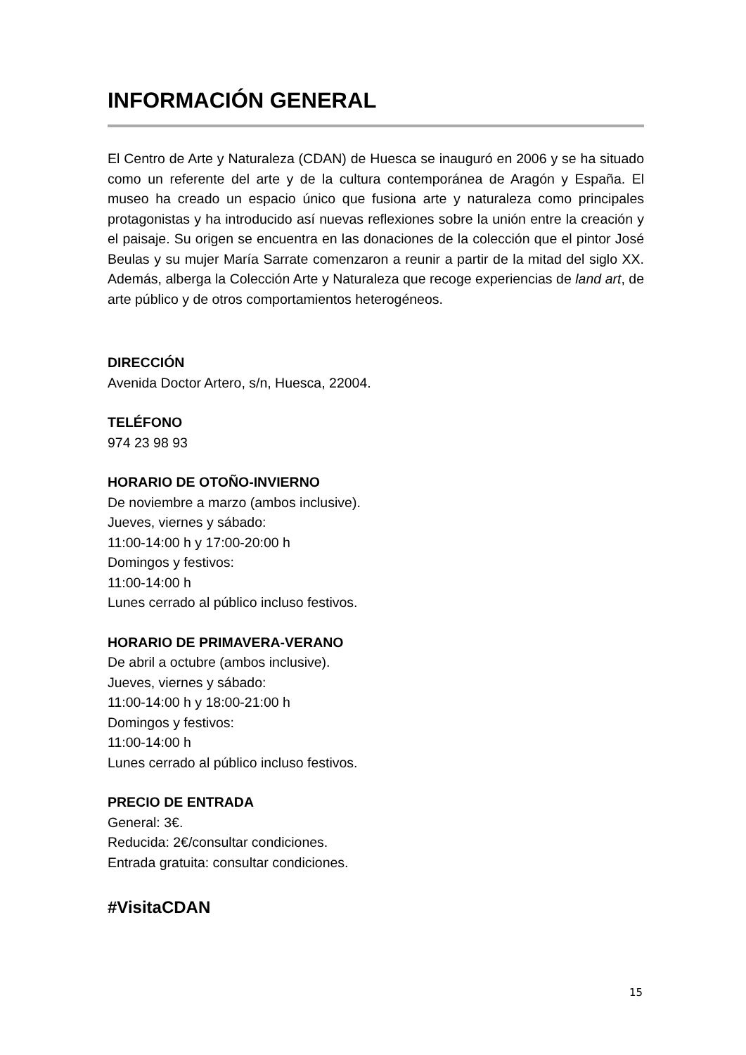INFORMACIÓN GENERAL
El Centro de Arte y Naturaleza (CDAN) de Huesca se inauguró en 2006 y se ha situado como un referente del arte y de la cultura contemporánea de Aragón y España. El museo ha creado un espacio único que fusiona arte y naturaleza como principales protagonistas y ha introducido así nuevas reflexiones sobre la unión entre la creación y el paisaje. Su origen se encuentra en las donaciones de la colección que el pintor José Beulas y su mujer María Sarrate comenzaron a reunir a partir de la mitad del siglo XX. Además, alberga la Colección Arte y Naturaleza que recoge experiencias de land art, de arte público y de otros comportamientos heterogéneos.
DIRECCIÓN
Avenida Doctor Artero, s/n, Huesca, 22004.
TELÉFONO
974 23 98 93
HORARIO DE OTOÑO-INVIERNO
De noviembre a marzo (ambos inclusive).
Jueves, viernes y sábado:
11:00-14:00 h y 17:00-20:00 h
Domingos y festivos:
11:00-14:00 h
Lunes cerrado al público incluso festivos.
HORARIO DE PRIMAVERA-VERANO
De abril a octubre (ambos inclusive).
Jueves, viernes y sábado:
11:00-14:00 h y 18:00-21:00 h
Domingos y festivos:
11:00-14:00 h
Lunes cerrado al público incluso festivos.
PRECIO DE ENTRADA
General: 3€.
Reducida: 2€/consultar condiciones.
Entrada gratuita: consultar condiciones.
#VisitaCDAN
15